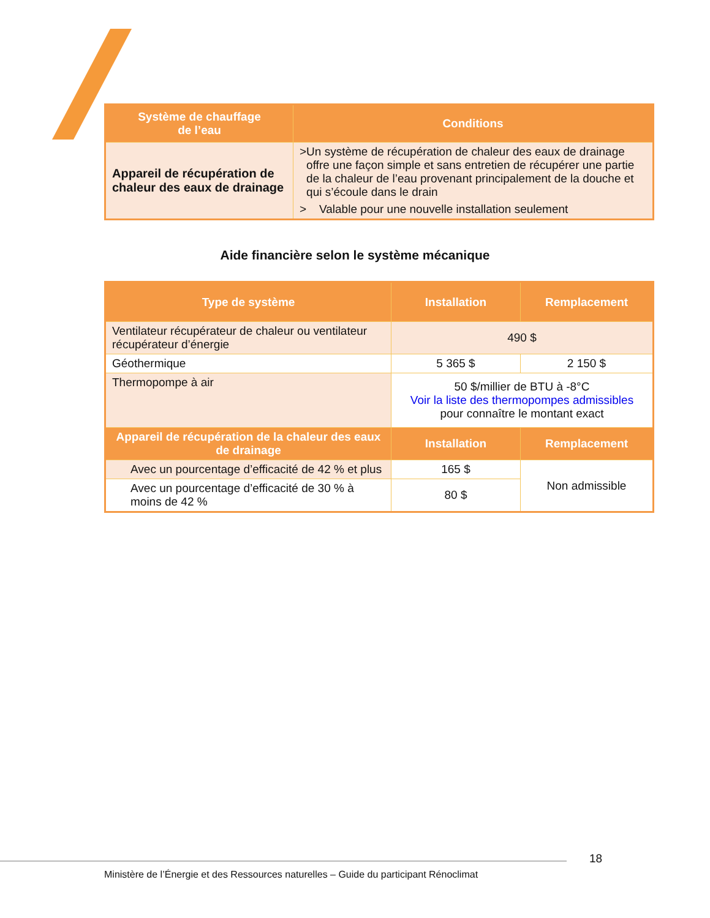| Système de chauffage de l’eau | Conditions |
| --- | --- |
| Appareil de récupération de chaleur des eaux de drainage | > Un système de récupération de chaleur des eaux de drainage offre une façon simple et sans entretien de récupérer une partie de la chaleur de l’eau provenant principalement de la douche et qui s’écoule dans le drain > Valable pour une nouvelle installation seulement |
Aide financière selon le système mécanique
| Type de système | Installation | Remplacement |
| --- | --- | --- |
| Ventilateur récupérateur de chaleur ou ventilateur récupérateur d’énergie | 490 $ | |
| Géothermique | 5 365 $ | 2 150 $ |
| Thermopompe à air | 50 $/millier de BTU à -8°C Voir la liste des thermopompes admissibles pour connaître le montant exact | |
| Appareil de récupération de la chaleur des eaux de drainage | Installation | Remplacement |
| Avec un pourcentage d’efficacité de 42 % et plus | 165 $ | Non admissible |
| Avec un pourcentage d’efficacité de 30 % à moins de 42 % | 80 $ | |
18
Ministère de l’Énergie et des Ressources naturelles – Guide du participant Rénoclimat